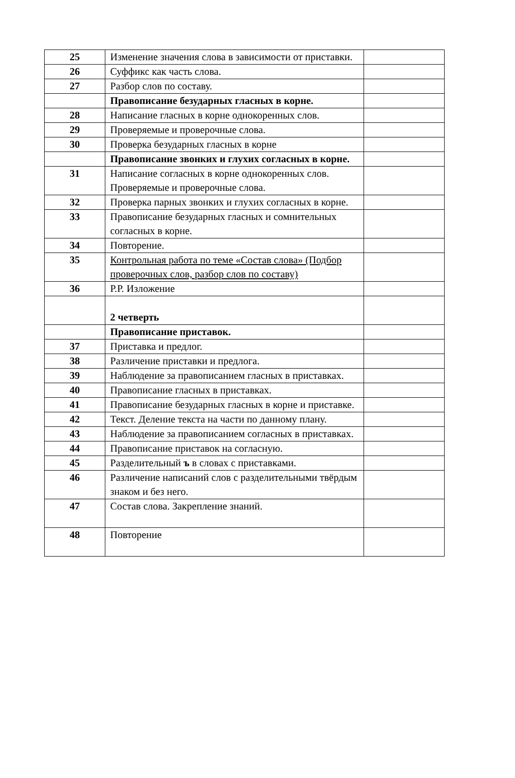| 25 | Изменение значения слова в зависимости от приставки. | |
| 26 | Суффикс как часть слова. | |
| 27 | Разбор слов по составу. | |
| | Правописание безударных гласных в корне. | |
| 28 | Написание гласных в корне однокоренных слов. | |
| 29 | Проверяемые и проверочные слова. | |
| 30 | Проверка безударных гласных в корне | |
| | Правописание звонких и глухих согласных в корне. | |
| 31 | Написание согласных в корне однокоренных слов. Проверяемые и проверочные слова. | |
| 32 | Проверка парных звонких и глухих согласных в корне. | |
| 33 | Правописание безударных гласных и сомнительных согласных в корне. | |
| 34 | Повторение. | |
| 35 | Контрольная работа по теме «Состав слова» (Подбор проверочных слов, разбор слов по составу) | |
| 36 | Р.Р. Изложение | |
| | 2 четверть | |
| | Правописание приставок. | |
| 37 | Приставка и предлог. | |
| 38 | Различение приставки и предлога. | |
| 39 | Наблюдение за правописанием гласных в приставках. | |
| 40 | Правописание гласных в приставках. | |
| 41 | Правописание безударных гласных в корне и приставке. | |
| 42 | Текст. Деление текста на части по данному плану. | |
| 43 | Наблюдение за правописанием согласных в приставках. | |
| 44 | Правописание приставок на согласную. | |
| 45 | Разделительный ъ в словах с приставками. | |
| 46 | Различение написаний слов с разделительными твёрдым знаком и без него. | |
| 47 | Состав слова. Закрепление знаний. | |
| 48 | Повторение | |